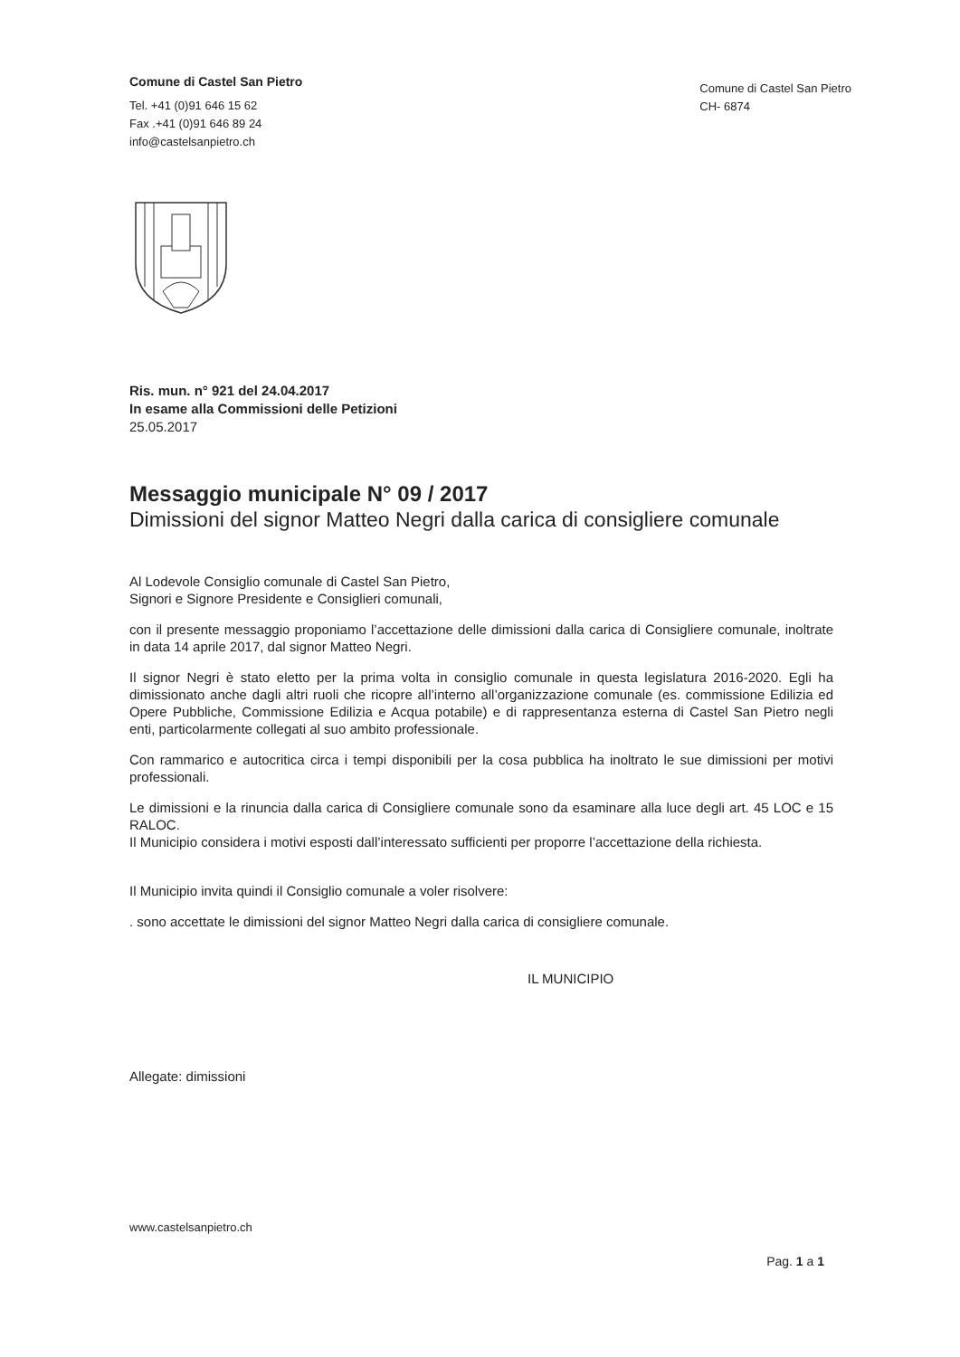Comune di Castel San Pietro
Tel. +41 (0)91 646 15 62
Fax .+41 (0)91 646 89 24
info@castelsanpietro.ch
Comune di Castel San Pietro
CH- 6874
Ris. mun. n° 921 del 24.04.2017
In esame alla Commissioni delle Petizioni
25.05.2017
Messaggio municipale N° 09 / 2017
Dimissioni del signor Matteo Negri dalla carica di consigliere comunale
Al Lodevole Consiglio comunale di Castel San Pietro,
Signori e Signore Presidente e Consiglieri comunali,
con il presente messaggio proponiamo l’accettazione delle dimissioni dalla carica di Consigliere comunale, inoltrate in data 14 aprile 2017, dal signor Matteo Negri.
Il signor Negri è stato eletto per la prima volta in consiglio comunale in questa legislatura 2016-2020. Egli ha dimissionato anche dagli altri ruoli che ricopre all’interno all’organizzazione comunale (es. commissione Edilizia ed Opere Pubbliche, Commissione Edilizia e Acqua potabile) e di rappresentanza esterna di Castel San Pietro negli enti, particolarmente collegati al suo ambito professionale.
Con rammarico e autocritica circa i tempi disponibili per la cosa pubblica ha inoltrato le sue dimissioni per motivi professionali.
Le dimissioni e la rinuncia dalla carica di Consigliere comunale sono da esaminare alla luce degli art. 45 LOC e 15 RALOC.
Il Municipio considera i motivi esposti dall’interessato sufficienti per proporre l’accettazione della richiesta.
Il Municipio invita quindi il Consiglio comunale a voler risolvere:
. sono accettate le dimissioni del signor Matteo Negri dalla carica di consigliere comunale.
IL MUNICIPIO
Allegate: dimissioni
www.castelsanpietro.ch
Pag. 1 a 1